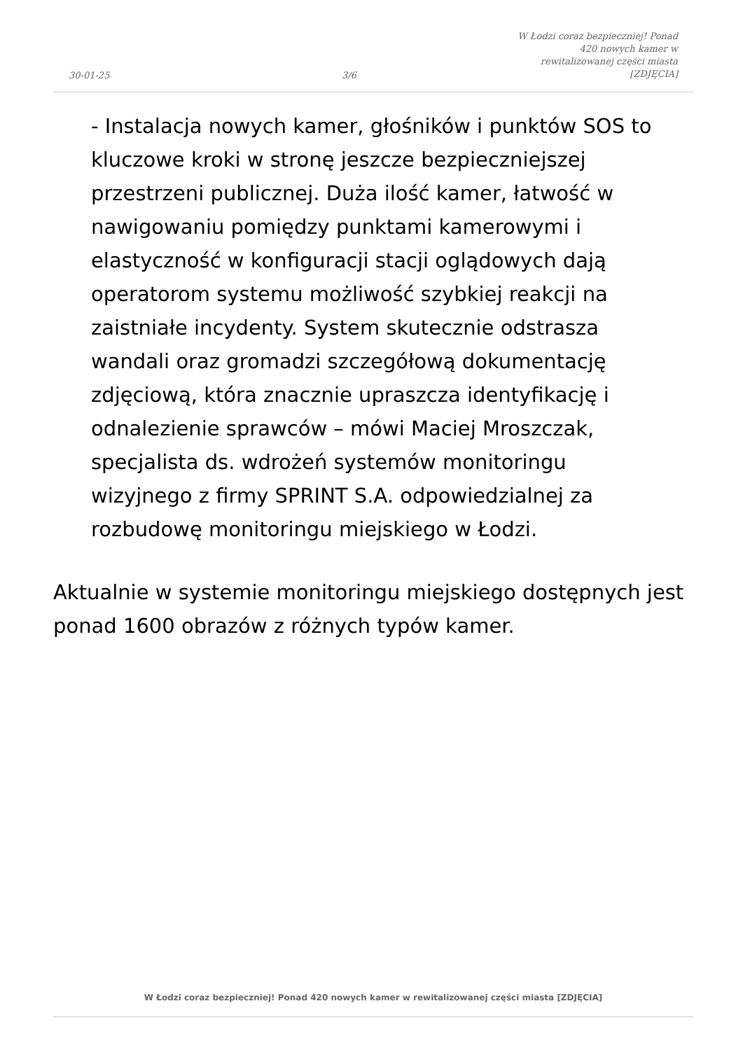30-01-25 3/6 W Łodzi coraz bezpieczniej! Ponad 420 nowych kamer w rewitalizowanej części miasta [ZDJĘCIA]
- Instalacja nowych kamer, głośników i punktów SOS to kluczowe kroki w stronę jeszcze bezpieczniejszej przestrzeni publicznej. Duża ilość kamer, łatwość w nawigowaniu pomiędzy punktami kamerowymi i elastyczność w konfiguracji stacji oglądowych dają operatorom systemu możliwość szybkiej reakcji na zaistniałe incydenty. System skutecznie odstrasza wandali oraz gromadzi szczegółową dokumentację zdjęciową, która znacznie upraszcza identyfikację i odnalezienie sprawców – mówi Maciej Mroszczak, specjalista ds. wdrożeń systemów monitoringu wizyjnego z firmy SPRINT S.A. odpowiedzialnej za rozbudowę monitoringu miejskiego w Łodzi.
Aktualnie w systemie monitoringu miejskiego dostępnych jest ponad 1600 obrazów z różnych typów kamer.
W Łodzi coraz bezpieczniej! Ponad 420 nowych kamer w rewitalizowanej części miasta [ZDJĘCIA]